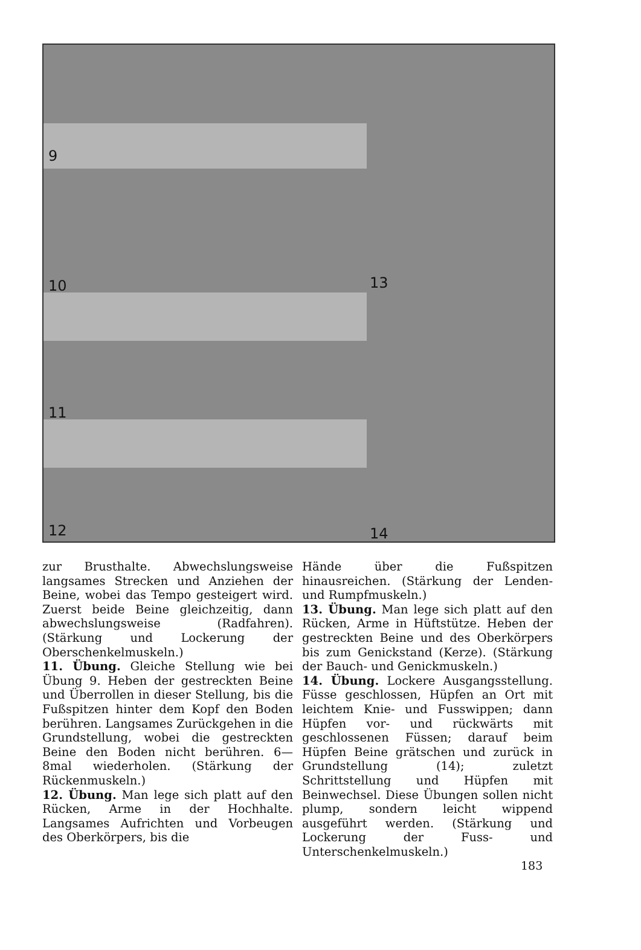9
10 13
11
12 14
zur Brusthalte. Abwechslungsweise langsames Strecken und Anziehen der Beine, wobei das Tempo gesteigert wird. Zuerst beide Beine gleichzeitig, dann abwechslungsweise (Radfahren). (Stärkung und Lockerung der Oberschenkelmuskeln.)
11. Übung. Gleiche Stellung wie bei Übung 9. Heben der gestreckten Beine und Überrollen in dieser Stellung, bis die Fußspitzen hinter dem Kopf den Boden berühren. Langsames Zurückgehen in die Grundstellung, wobei die gestreckten Beine den Boden nicht berühren. 6—8mal wiederholen. (Stärkung der Rückenmuskeln.)
12. Übung. Man lege sich platt auf den Rücken, Arme in der Hochhalte. Langsames Aufrichten und Vorbeugen des Oberkörpers, bis die
Hände über die Fußspitzen hinausreichen. (Stärkung der Lenden- und Rumpfmuskeln.)
13. Übung. Man lege sich platt auf den Rücken, Arme in Hüftstütze. Heben der gestreckten Beine und des Oberkörpers bis zum Genickstand (Kerze). (Stärkung der Bauch- und Genickmuskeln.)
14. Übung. Lockere Ausgangsstellung. Füsse geschlossen, Hüpfen an Ort mit leichtem Knie- und Fusswippen; dann Hüpfen vor- und rückwärts mit geschlossenen Füssen; darauf beim Hüpfen Beine grätschen und zurück in Grundstellung (14); zuletzt Schrittstellung und Hüpfen mit Beinwechsel. Diese Übungen sollen nicht plump, sondern leicht wippend ausgeführt werden. (Stärkung und Lockerung der Fuss- und Unterschenkelmuskeln.)
183